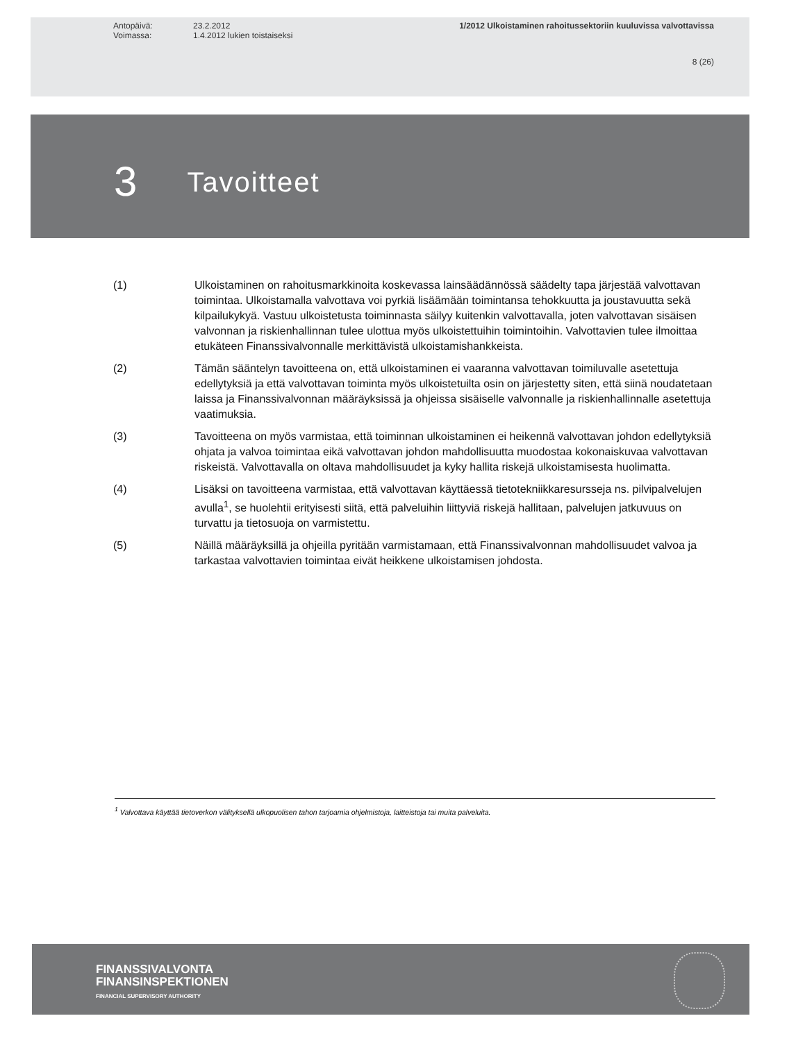Antopäivä: 23.2.2012 1/2012 Ulkoistaminen rahoitussektoriin kuuluvissa valvottavissa
Voimassa: 1.4.2012 lukien toistaiseksi
8 (26)
3 Tavoitteet
(1) Ulkoistaminen on rahoitusmarkkinoita koskevassa lainsäädännössä säädelty tapa järjestää valvottavan toimintaa. Ulkoistamalla valvottava voi pyrkiä lisäämään toimintansa tehokkuutta ja joustavuutta sekä kilpailukykyä. Vastuu ulkoistetusta toiminnasta säilyy kuitenkin valvottavalla, joten valvottavan sisäisen valvonnan ja riskienhallinnan tulee ulottua myös ulkoistettuihin toimintoihin. Valvottavien tulee ilmoittaa etukäteen Finanssivalvonnalle merkittävistä ulkoistamishankkeista.
(2) Tämän sääntelyn tavoitteena on, että ulkoistaminen ei vaaranna valvottavan toimiluvalle asetettuja edellytyksiä ja että valvottavan toiminta myös ulkoistetuilta osin on järjestetty siten, että siinä noudatetaan laissa ja Finanssivalvonnan määräyksissä ja ohjeissa sisäiselle valvonnalle ja riskienhallinnalle asetettuja vaatimuksia.
(3) Tavoitteena on myös varmistaa, että toiminnan ulkoistaminen ei heikennä valvottavan johdon edellytyksiä ohjata ja valvoa toimintaa eikä valvottavan johdon mahdollisuutta muodostaa kokonaiskuvaa valvottavan riskeistä. Valvottavalla on oltava mahdollisuudet ja kyky hallita riskejä ulkoistamisesta huolimatta.
(4) Lisäksi on tavoitteena varmistaa, että valvottavan käyttäessä tietotekniikkaresursseja ns. pilvipalvelujen avulla<sup>1</sup>, se huolehtii erityisesti siitä, että palveluihin liittyviä riskejä hallitaan, palvelujen jatkuvuus on turvattu ja tietosuoja on varmistettu.
(5) Näillä määräyksillä ja ohjeilla pyritään varmistamaan, että Finanssivalvonnan mahdollisuudet valvoa ja tarkastaa valvottavien toimintaa eivät heikkene ulkoistamisen johdosta.
<sup>1</sup> Valvottava käyttää tietoverkon välityksellä ulkopuolisen tahon tarjoamia ohjelmistoja, laitteistoja tai muita palveluita.
FINANSSIVALVONTA
FINANSINSPEKTIONEN
FINANCIAL SUPERVISORY AUTHORITY